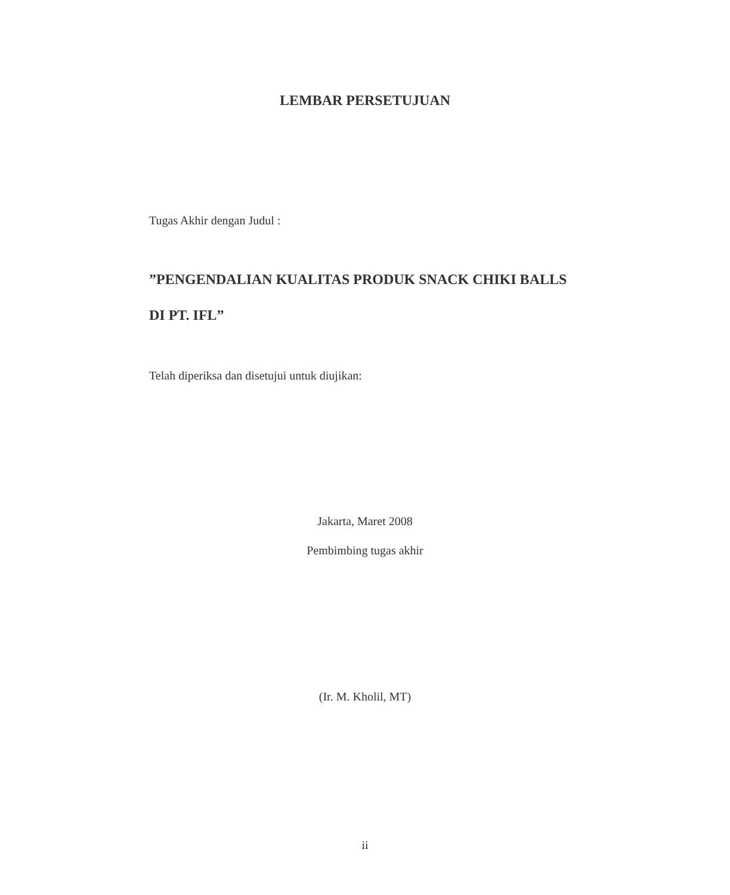LEMBAR PERSETUJUAN
Tugas Akhir dengan Judul :
”PENGENDALIAN KUALITAS PRODUK SNACK CHIKI BALLS
DI PT. IFL”
Telah diperiksa dan disetujui untuk diujikan:
Jakarta, Maret 2008
Pembimbing tugas akhir
(Ir. M. Kholil, MT)
ii